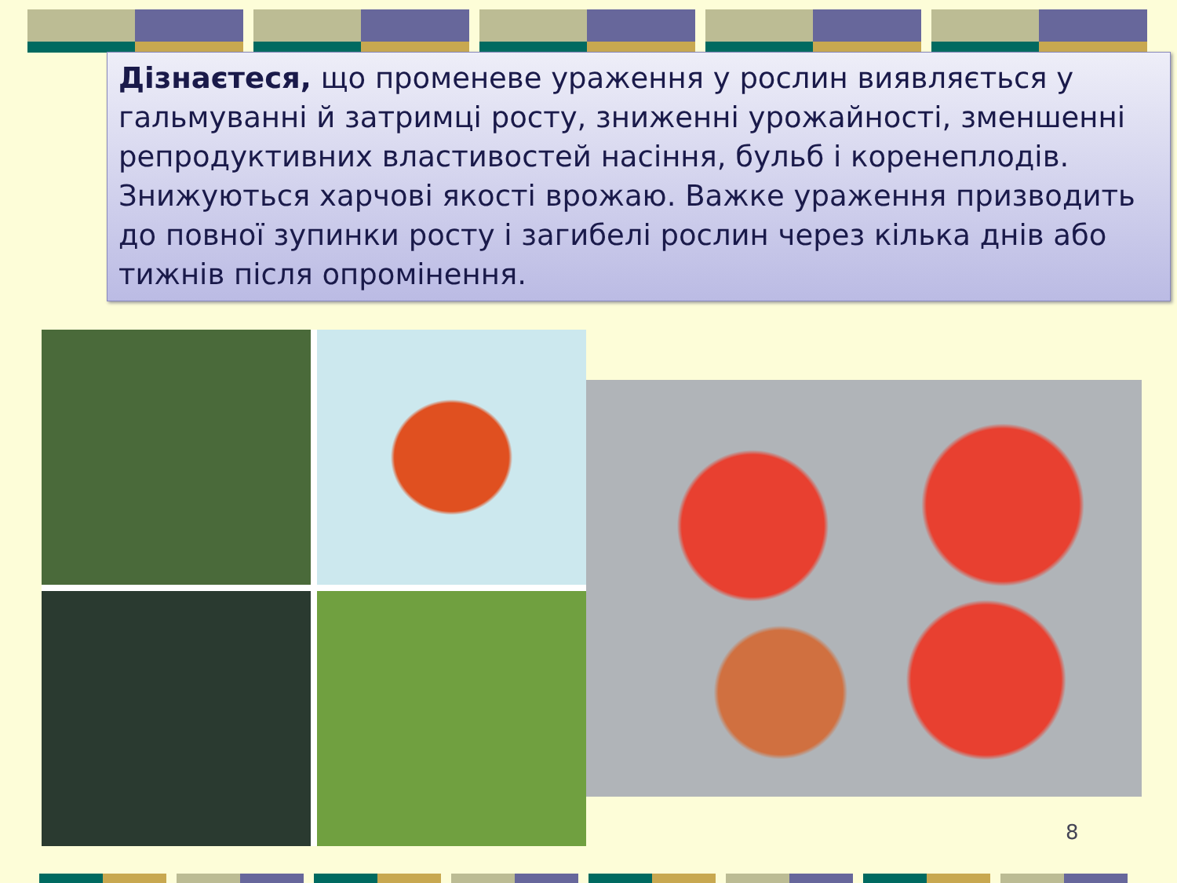Дізнаєтеся, що променеве ураження у рослин виявляється у гальмуванні й затримці росту, зниженні урожайності, зменшенні репродуктивних властивостей насіння, бульб і коренеплодів. Знижуються харчові якості врожаю. Важке ураження призводить до повної зупинки росту і загибелі рослин через кілька днів або тижнів після опромінення.
8